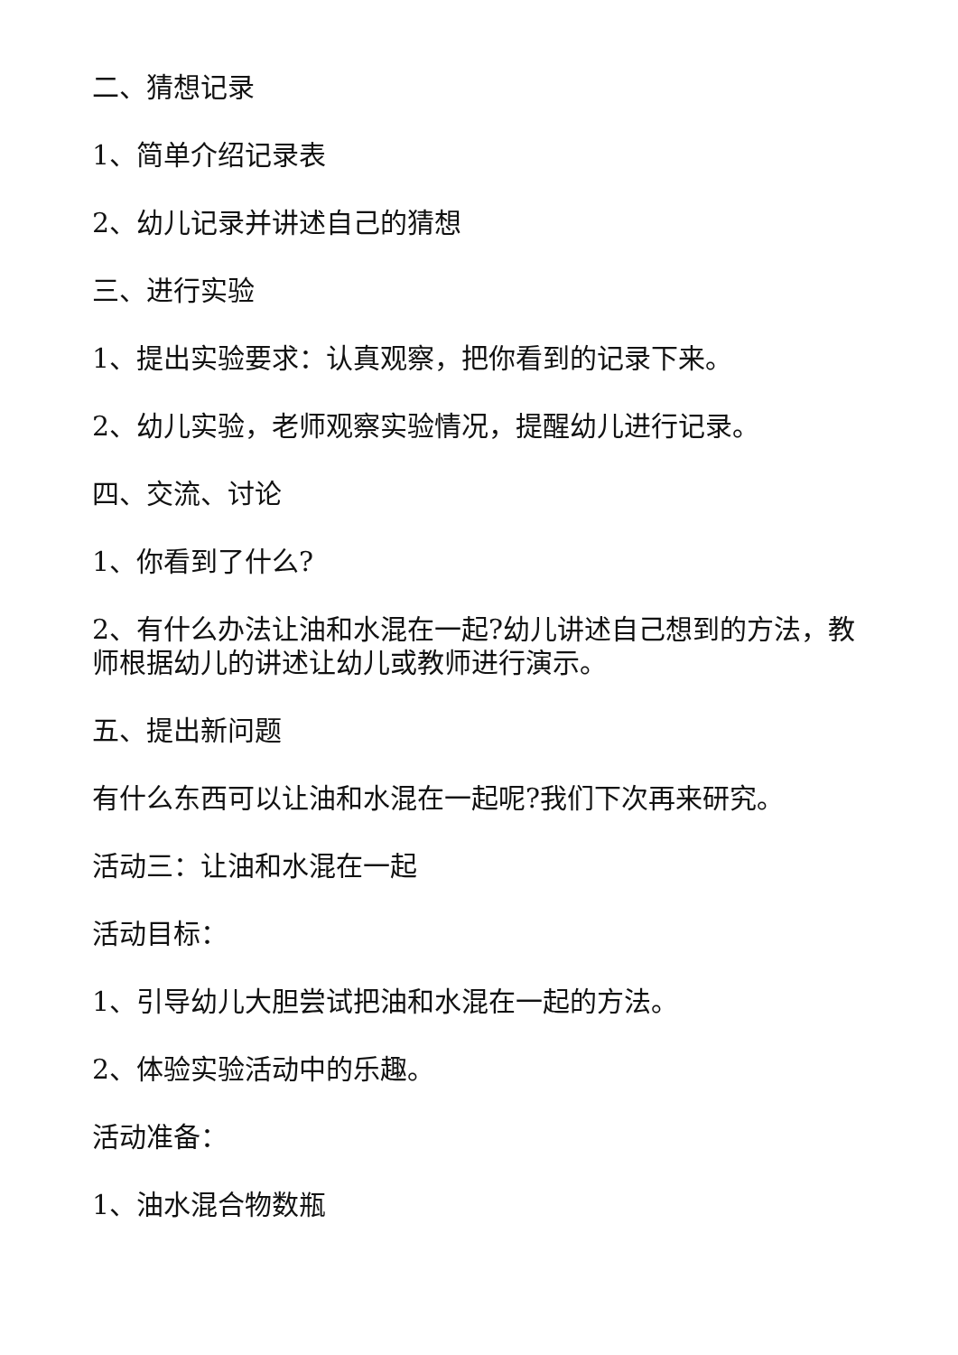二、猜想记录
1、简单介绍记录表
2、幼儿记录并讲述自己的猜想
三、进行实验
1、提出实验要求：认真观察，把你看到的记录下来。
2、幼儿实验，老师观察实验情况，提醒幼儿进行记录。
四、交流、讨论
1、你看到了什么?
2、有什么办法让油和水混在一起?幼儿讲述自己想到的方法，教师根据幼儿的讲述让幼儿或教师进行演示。
五、提出新问题
有什么东西可以让油和水混在一起呢?我们下次再来研究。
活动三：让油和水混在一起
活动目标：
1、引导幼儿大胆尝试把油和水混在一起的方法。
2、体验实验活动中的乐趣。
活动准备：
1、油水混合物数瓶